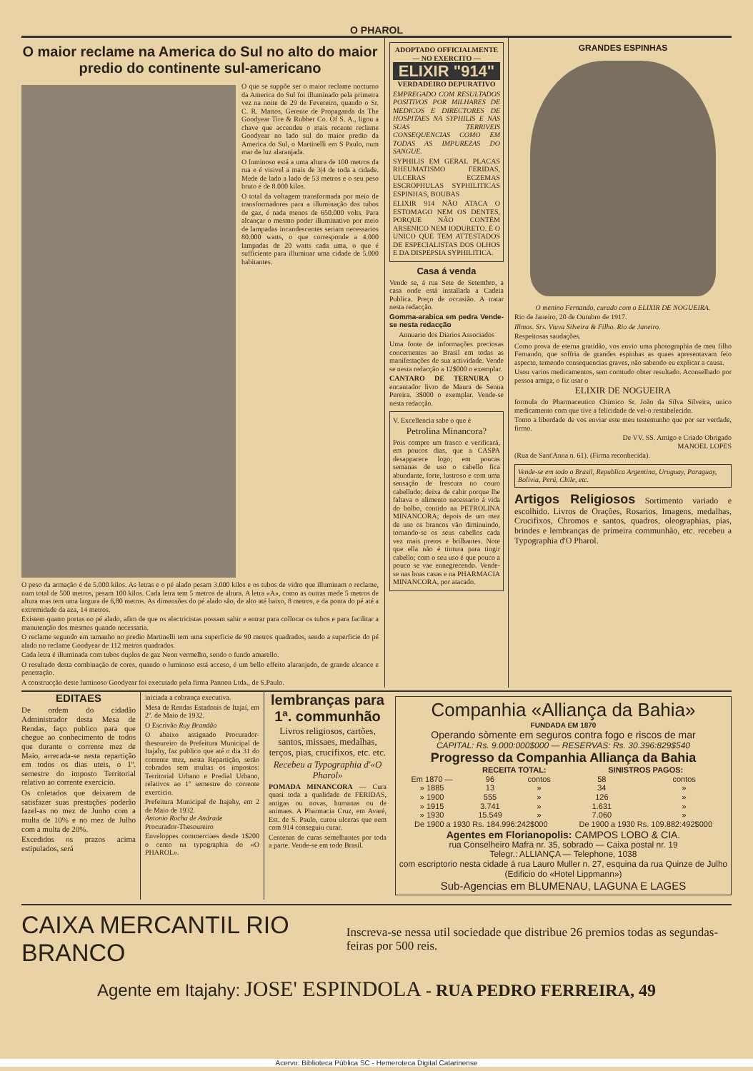O PHAROL
O maior reclame na America do Sul no alto do maior
predio do continente sul-americano
O que se suppõe ser o maior reclame nocturno da America do Sul foi illuminado pela primeira vez na noite de 29 de Fevereiro, quando o Sr. C. R. Mattos, Gerente de Propaganda da The Goodyear Tire & Rubber Co. Of S. A., ligou a chave que accendeu o mais recente reclame Goodyear no lado sul do maior predio da America do Sul, o Martinelli em S Paulo, num mar de luz alaranjada.
O luminoso está a uma altura de 100 metros da rua e é visivel a mais de 3|4 de toda a cidade. Mede de lado a lado de 53 metros e o seu peso bruto é de 8.000 kilos.
O total da voltagem transformada por meio de transformadores para a illuminação dos tubos de gaz, é nada menos de 650.000 volts. Para alcançar o mesmo poder illuminativo por meio de lampadas incandescentes seriam necessarios 80.000 watts, o que corresponde a 4.000 lampadas de 20 watts cada uma, o que é sufficiente para illuminar uma cidade de 5.000 habitantes.
O peso da armação é de 5.000 kilos. As letras e o pé alado pesam 3.000 kilos e os tubos de vidro que illuminam o reclame, num total de 500 metros, pesam 100 kilos. Cada letra tem 5 metros de altura. A letra «A», como as outras mede 5 metros de altura mas tem uma largura de 6,80 metros. As dimensões do pé alado são, de alto até baixo, 8 metros, e da ponta do pé até a extremidade da aza, 14 metros.
Existem quatro portas no pé alado, afim de que os electricistas possam sahir e entrar para collocar os tubos e para facilitar a manutenção dos mesmos quando necessaria.
O reclame segundo em tamanho no predio Martinelli tem uma superficie de 90 metros quadrados, sendo a superficie do pé alado no reclame Goodyear de 112 metros quadrados.
Cada letra é illuminada com tubos duplos de gaz Neon vermelho, sendo o fundo amarello.
O resultado desta combinação de cores, quando o luminoso está acceso, é um bello effeito alaranjado, de grande alcance e penetração.
A construcção deste luminoso Goodyear foi executado pela firma Pannon Ltda., de S.Paulo.
ADOPTADO OFFICIALMENTE — NO EXERCITO —
ELIXIR "914"
VERDADEIRO DEPURATIVO
EMPREGADO COM RESULTADOS POSITIVOS POR MILHARES DE MEDICOS E DIRECTORES DE HOSPITAES NA SYPHILIS E NAS SUAS TERRIVEIS CONSEQUENCIAS COMO EM TODAS AS IMPUREZAS DO SANGUE.
SYPHILIS EM GERAL PLACAS RHEUMATISMO FERIDAS, ULCERAS ECZEMAS ESCROPHULAS SYPHILITICAS ESPINHAS, BOUBAS
ELIXIR 914 NÃO ATACA O ESTOMAGO NEM OS DENTES, PORQUE NÃO CONTÉM ARSENICO NEM IODURETO. É O UNICO QUE TEM ATTESTADOS DE ESPECIALISTAS DOS OLHOS E DA DISPEPSIA SYPHILITICA.
Casa á venda
Vende se, á rua Sete de Setembro, a casa onde está installada a Cadeia Publica. Preço de occasião. A tratar nesta redacção.
Gomma-arabica em pedra Vende-se nesta redacção
Annuario dos Diarios Associados
Uma fonte de informações preciosas concernentes ao Brasil em todas as manifestações de sua actividade. Vende se nesta redacção a 12$000 o exemplar.
CANTARO DE TERNURA O encantador livro de Maura de Senna Pereira. 3$000 o exemplar. Vende-se nesta redacção.
V. Excellencia sabe o que é
Petrolina Minancora?
Pois compre um frasco e verificará, em poucos dias, que a CASPA desapparece logo; em poucas semanas de uso o cabello fica abundante, forte, lustroso e com uma sensação de frescura no couro cabelludo; deixa de cahir porque lhe faltava o alimento necessario á vida do bolbo, contido na PETROLINA MINANCORA; depois de um mez de uso os brancos vão diminuindo, tornando-se os seus cabellos cada vez mais pretos e brilhantes. Note que ella não é tintura para tingir cabello; com o seu uso é que pouco a pouco se vae ennegrecendo. Vende-se nas boas casas e na PHARMACIA MINANCORA, por atacado.
GRANDES ESPINHAS
O menino Fernando, curado com o ELIXIR DE NOGUEIRA.
Rio de Janeiro, 20 de Outubro de 1917.
Illmos. Srs. Viuva Silveira & Filho. Rio de Janeiro.
Respeitosas saudações.
Como prova de eterna gratidão, vos envio uma photographia de meu filho Fernando, que soffria de grandes espinhas as quaes apresentavam feio aspecto, temendo consequencias graves, não sabendo eu explicar a causa.
Usou varios medicamentos, sem comtudo obter resultado. Aconselhado por pessoa amiga, o fiz usar o
ELIXIR DE NOGUEIRA
formula do Pharmaceutico Chimico Sr. João da Silva Silveira, unico medicamento com que tive a felicidade de vel-o restabelecido.
Tomo a liberdade de vos enviar este meu testemunho que por ser verdade, firmo.
De VV. SS. Amigo e Criado Obrigado
MANOEL LOPES
(Rua de Sant'Anna n. 61). (Firma reconhecida).
Vende-se em todo o Brasil, Republica Argentina, Uruguay, Paraguay, Bolivia, Perú, Chile, etc.
Artigos Religiosos Sortimento variado e escolhido. Livros de Orações, Rosarios, Imagens, medalhas, Crucifixos, Chromos e santos, quadros, oleographias, pias, brindes e lembranças de primeira communhão, etc. recebeu a Typographia d'O Pharol.
EDITAES
De ordem do cidadão Administrador desta Mesa de Rendas, faço publico para que chegue ao conhecimento de todos que durante o corrente mez de Maio, arrecada-se nesta repartição em todos os dias uteis, o 1º. semestre do imposto Territorial relativo ao corrente exercicio.
Os coletados que deixarem de satisfazer suas prestações poderão fazel-as no mez de Junho com a multa de 10% e no mez de Julho com a multa de 20%.
Excedidos os prazos acima estipulados, será
iniciada a cobrança executiva.
Mesa de Rendas Estadoais de Itajaí, em 2º. de Maio de 1932.
O Escrivão Ruy Brandão
O abaixo assignado Procurador-thesoureiro da Prefeitura Municipal de Itajahy, faz publico que até o dia 31 do corrente mez, nesta Repartição, serão cobrados sem multas os impostos: Territorial Urbano e Predial Urbano, relativos ao 1º semestre do corrente exercicio.
Prefeitura Municipal de Itajahy, em 2 de Maio de 1932.
Antonio Rocha de Andrade
Procurador-Thesoureiro
Enveloppes commerciaes desde 1$200 o cento na typographia do «O PHAROL».
lembranças para 1ª. communhão
Livros religiosos, cartões, santos, missaes, medalhas, terços, pias, crucifixos, etc. etc.
Recebeu a Typographia d'«O Pharol»
POMADA MINANCORA — Cura quasi toda a qualidade de FERIDAS, antigas ou novas, humanas ou de animaes. A Pharmacia Cruz, em Avaré, Est. de S. Paulo, curou ulceras que nem com 914 conseguiu curar.
Centenas de curas semelhantes por toda a parte. Vende-se em todo Brasil.
Companhia «Alliança da Bahia»
FUNDADA EM 1870
Operando sòmente em seguros contra fogo e riscos de mar
CAPITAL: Rs. 9.000:000$000 — RESERVAS: Rs. 30.396:829$540
Progresso da Companhia Alliança da Bahia
| | RECEITA TOTAL: | | SINISTROS PAGOS: | |
| --- | --- | --- | --- | --- |
| Em 1870 — | 96 | contos | 58 | contos |
| » 1885 | 13 | » | 34 | » |
| » 1900 | 555 | » | 126 | » |
| » 1915 | 3.741 | » | 1.631 | » |
| » 1930 | 15.549 | » | 7.060 | » |
| De 1900 a 1930 Rs. 184.996:242$000 | | | De 1900 a 1930 Rs. 109.882:492$000 | |
Agentes em Florianopolis: CAMPOS LOBO & CIA.
rua Conselheiro Mafra nr. 35, sobrado — Caixa postal nr. 19
Telegr.: ALLIANÇA — Telephone, 1038
com escriptorio nesta cidade á rua Lauro Muller n. 27, esquina da rua Quinze de Julho (Edificio do «Hotel Lippmann»)
Sub-Agencias em BLUMENAU, LAGUNA E LAGES
CAIXA MERCANTIL RIO BRANCO Inscreva-se nessa util sociedade que distribue 26 premios todas as segundas-feiras por 500 reis.
Agente em Itajahy: JOSE' ESPINDOLA - RUA PEDRO FERREIRA, 49
Acervo: Biblioteca Pública SC - Hemeroteca Digital Catarinense